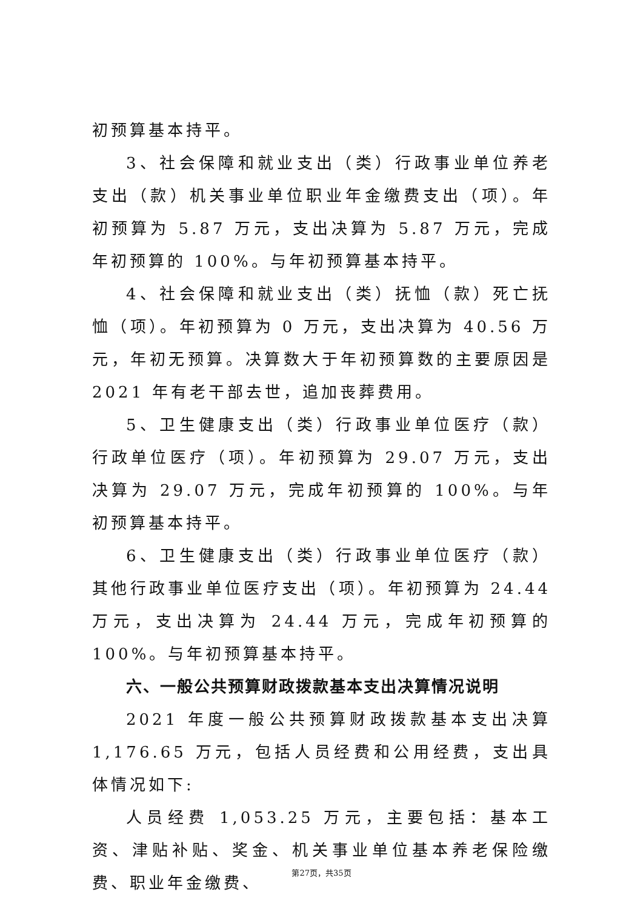初预算基本持平。
3、社会保障和就业支出（类）行政事业单位养老支出（款）机关事业单位职业年金缴费支出（项）。年初预算为 5.87 万元，支出决算为 5.87 万元，完成年初预算的 100%。与年初预算基本持平。
4、社会保障和就业支出（类）抚恤（款）死亡抚恤（项）。年初预算为 0 万元，支出决算为 40.56 万元，年初无预算。决算数大于年初预算数的主要原因是 2021 年有老干部去世，追加丧葬费用。
5、卫生健康支出（类）行政事业单位医疗（款）行政单位医疗（项）。年初预算为 29.07 万元，支出决算为 29.07 万元，完成年初预算的 100%。与年初预算基本持平。
6、卫生健康支出（类）行政事业单位医疗（款）其他行政事业单位医疗支出（项）。年初预算为 24.44 万元，支出决算为 24.44 万元，完成年初预算的 100%。与年初预算基本持平。
六、一般公共预算财政拨款基本支出决算情况说明
2021 年度一般公共预算财政拨款基本支出决算 1,176.65 万元，包括人员经费和公用经费，支出具体情况如下:
人员经费 1,053.25 万元，主要包括：基本工资、津贴补贴、奖金、机关事业单位基本养老保险缴费、职业年金缴费、
第27页，共35页